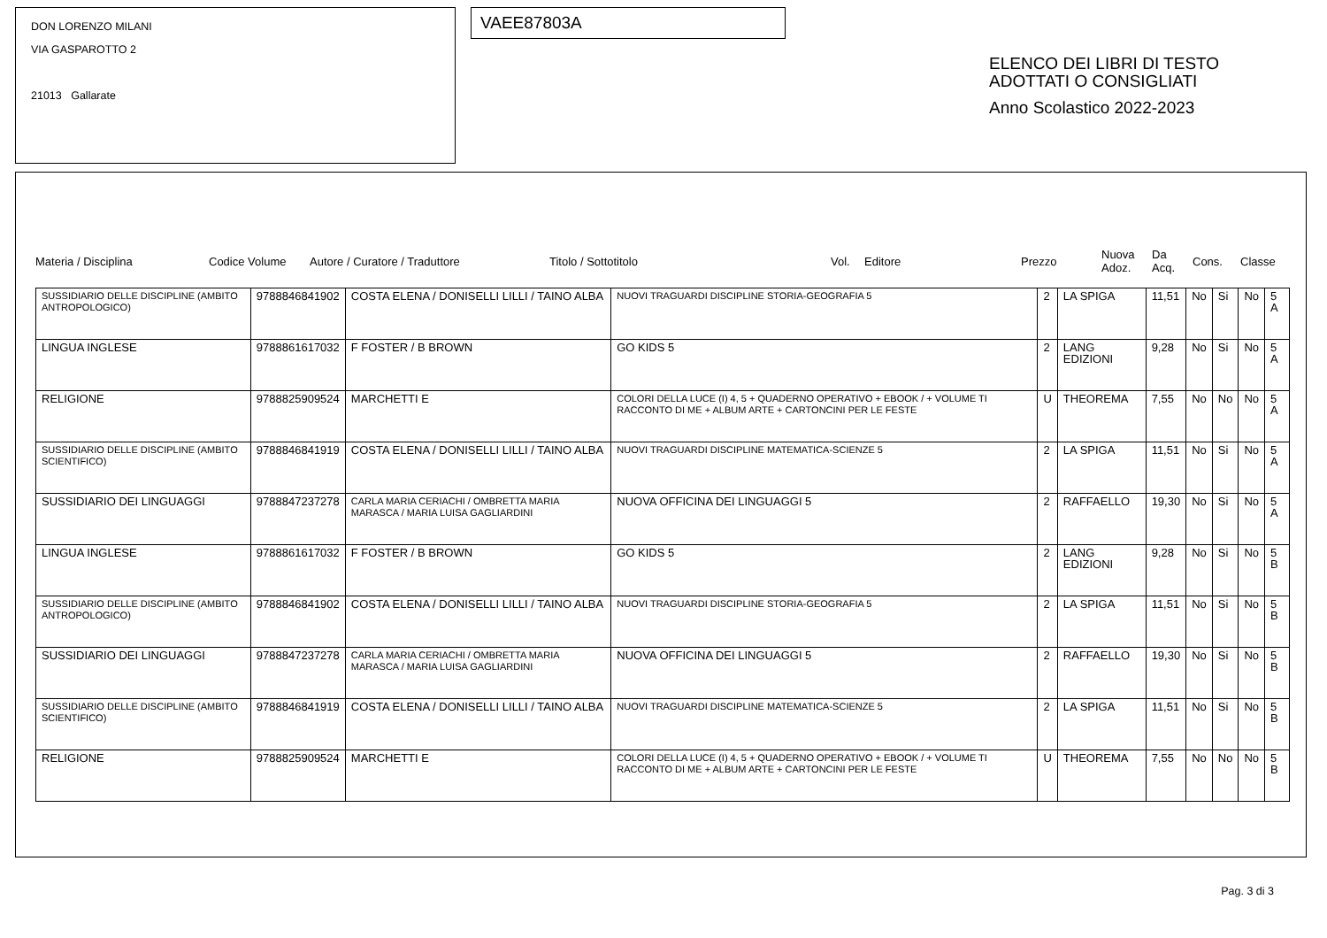DON LORENZO MILANI
VIA GASPAROTTO 2
21013 Gallarate
VAEE87803A
ELENCO DEI LIBRI DI TESTO
ADOTTATI O CONSIGLIATI
Anno Scolastico 2022-2023
Materia / Disciplina Codice Volume Autore / Curatore / Traduttore Titolo / Sottotitolo Vol. Editore Prezzo Nuova
Adoz. Da
Acq. Cons. Classe
| SUSSIDIARIO DELLE DISCIPLINE (AMBITO ANTROPOLOGICO) | 9788846841902 | COSTA ELENA / DONISELLI LILLI / TAINO ALBA | NUOVI TRAGUARDI DISCIPLINE STORIA-GEOGRAFIA 5 | 2 | LA SPIGA | 11,51 | No | Si | No | 5 A |
| LINGUA INGLESE | 9788861617032 | F FOSTER / B BROWN | GO KIDS 5 | 2 | LANG EDIZIONI | 9,28 | No | Si | No | 5 A |
| RELIGIONE | 9788825909524 | MARCHETTI E | COLORI DELLA LUCE (I) 4, 5 + QUADERNO OPERATIVO + EBOOK / + VOLUME TI RACCONTO DI ME + ALBUM ARTE + CARTONCINI PER LE FESTE | U | THEOREMA | 7,55 | No | No | No | 5 A |
| SUSSIDIARIO DELLE DISCIPLINE (AMBITO SCIENTIFICO) | 9788846841919 | COSTA ELENA / DONISELLI LILLI / TAINO ALBA | NUOVI TRAGUARDI DISCIPLINE MATEMATICA-SCIENZE 5 | 2 | LA SPIGA | 11,51 | No | Si | No | 5 A |
| SUSSIDIARIO DEI LINGUAGGI | 9788847237278 | CARLA MARIA CERIACHI / OMBRETTA MARIA MARASCA / MARIA LUISA GAGLIARDINI | NUOVA OFFICINA DEI LINGUAGGI 5 | 2 | RAFFAELLO | 19,30 | No | Si | No | 5 A |
| LINGUA INGLESE | 9788861617032 | F FOSTER / B BROWN | GO KIDS 5 | 2 | LANG EDIZIONI | 9,28 | No | Si | No | 5 B |
| SUSSIDIARIO DELLE DISCIPLINE (AMBITO ANTROPOLOGICO) | 9788846841902 | COSTA ELENA / DONISELLI LILLI / TAINO ALBA | NUOVI TRAGUARDI DISCIPLINE STORIA-GEOGRAFIA 5 | 2 | LA SPIGA | 11,51 | No | Si | No | 5 B |
| SUSSIDIARIO DEI LINGUAGGI | 9788847237278 | CARLA MARIA CERIACHI / OMBRETTA MARIA MARASCA / MARIA LUISA GAGLIARDINI | NUOVA OFFICINA DEI LINGUAGGI 5 | 2 | RAFFAELLO | 19,30 | No | Si | No | 5 B |
| SUSSIDIARIO DELLE DISCIPLINE (AMBITO SCIENTIFICO) | 9788846841919 | COSTA ELENA / DONISELLI LILLI / TAINO ALBA | NUOVI TRAGUARDI DISCIPLINE MATEMATICA-SCIENZE 5 | 2 | LA SPIGA | 11,51 | No | Si | No | 5 B |
| RELIGIONE | 9788825909524 | MARCHETTI E | COLORI DELLA LUCE (I) 4, 5 + QUADERNO OPERATIVO + EBOOK / + VOLUME TI RACCONTO DI ME + ALBUM ARTE + CARTONCINI PER LE FESTE | U | THEOREMA | 7,55 | No | No | No | 5 B |
Pag. 3 di 3